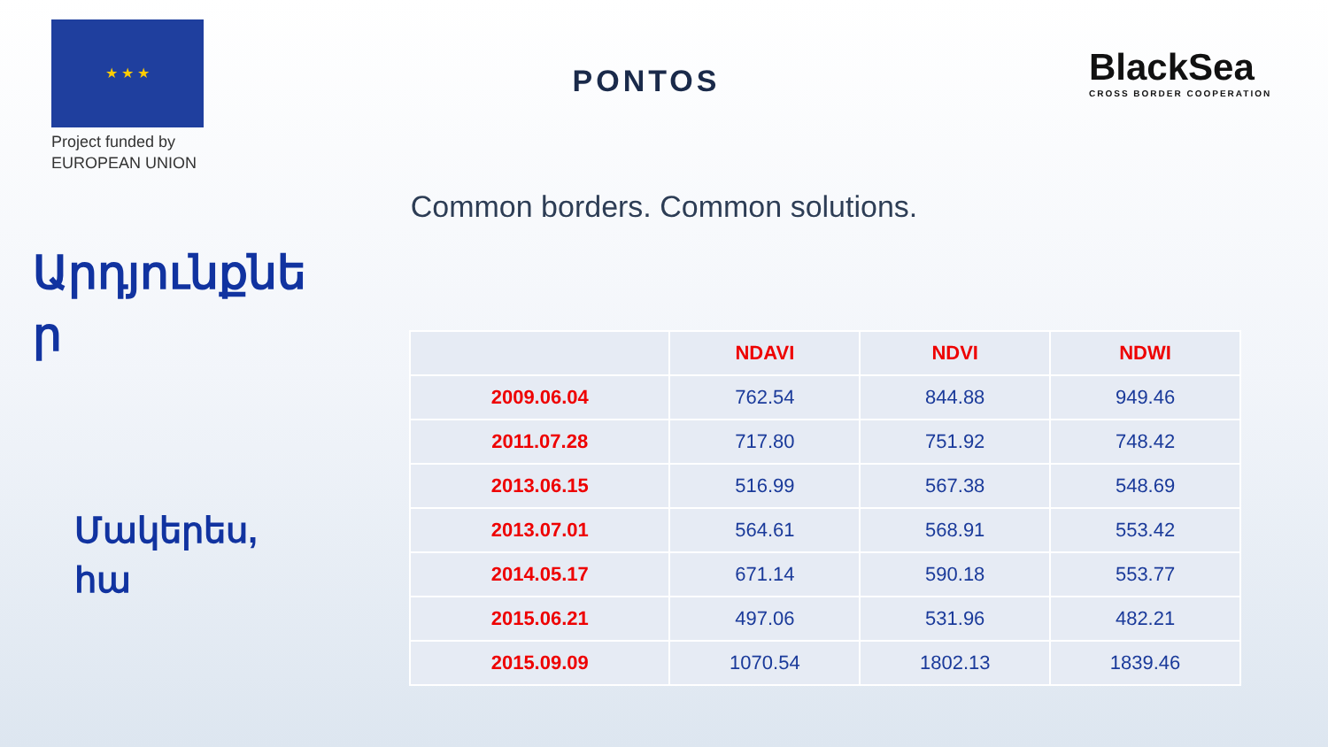★ ★ ★
Project funded by
EUROPEAN UNION
PONTOS
BlackSea
CROSS BORDER COOPERATION
Common borders. Common solutions.
Արդյունքներ
Մակերես,
հա
| | NDAVI | NDVI | NDWI |
| --- | --- | --- | --- |
| 2009.06.04 | 762.54 | 844.88 | 949.46 |
| 2011.07.28 | 717.80 | 751.92 | 748.42 |
| 2013.06.15 | 516.99 | 567.38 | 548.69 |
| 2013.07.01 | 564.61 | 568.91 | 553.42 |
| 2014.05.17 | 671.14 | 590.18 | 553.77 |
| 2015.06.21 | 497.06 | 531.96 | 482.21 |
| 2015.09.09 | 1070.54 | 1802.13 | 1839.46 |